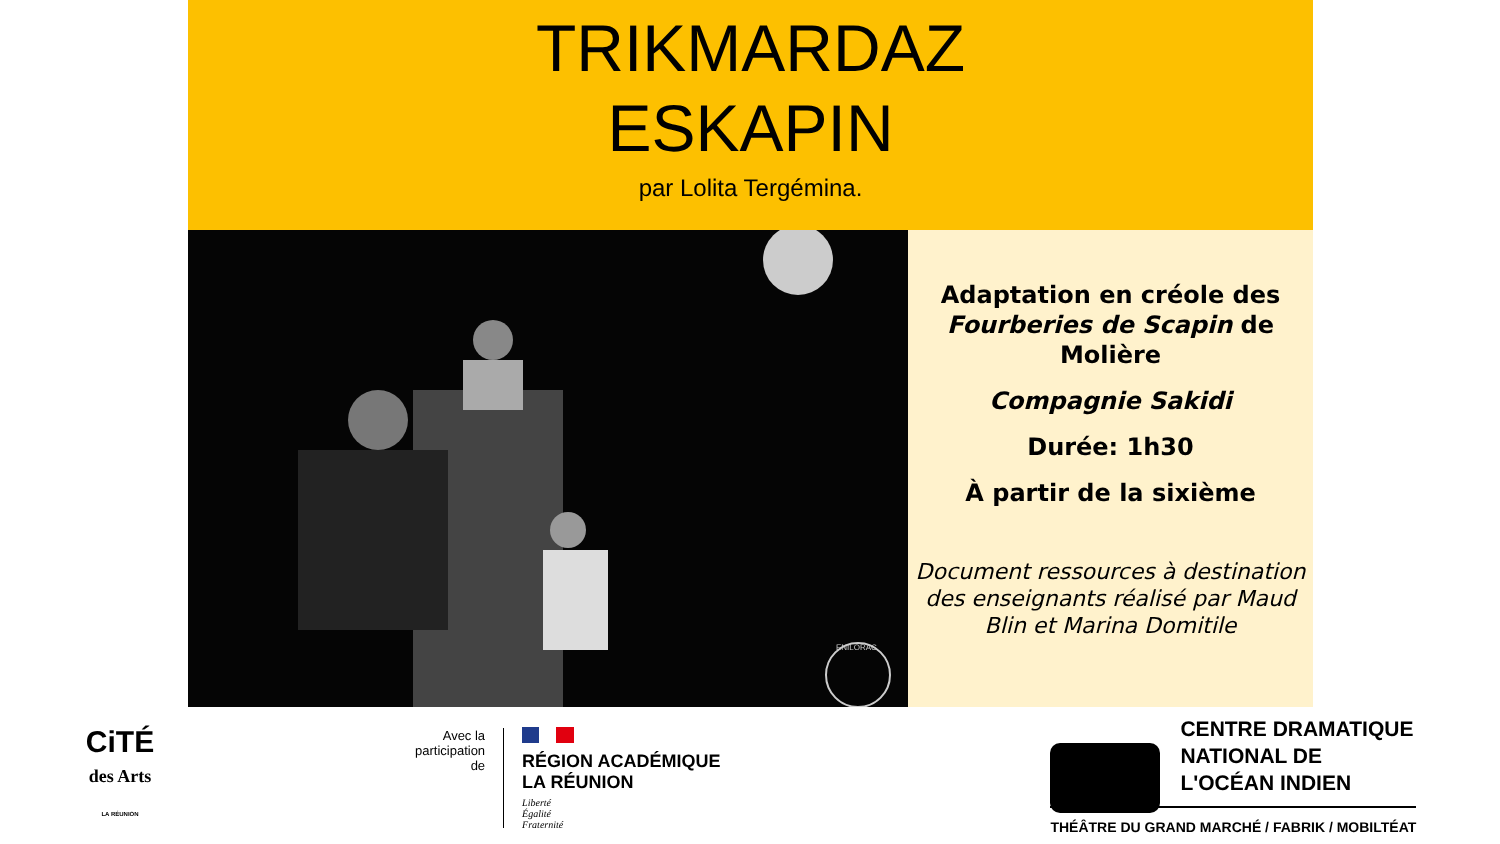TRIKMARDAZ
ESKAPIN
par Lolita Tergémina.
ENILORAC
Adaptation en créole des Fourberies de Scapin de Molière
Compagnie Sakidi
Durée: 1h30
À partir de la sixième
Document ressources à destination des enseignants réalisé par Maud Blin et Marina Domitile
CiTÉ
des Arts
LA RÉUNION
Avec la
participation
de
RÉGION ACADÉMIQUE
LA RÉUNION
Liberté
Égalité
Fraternité
CENTRE DRAMATIQUE
NATIONAL DE
L'OCÉAN INDIEN
THÉÂTRE DU GRAND MARCHÉ / FABRIK / MOBILTÉAT